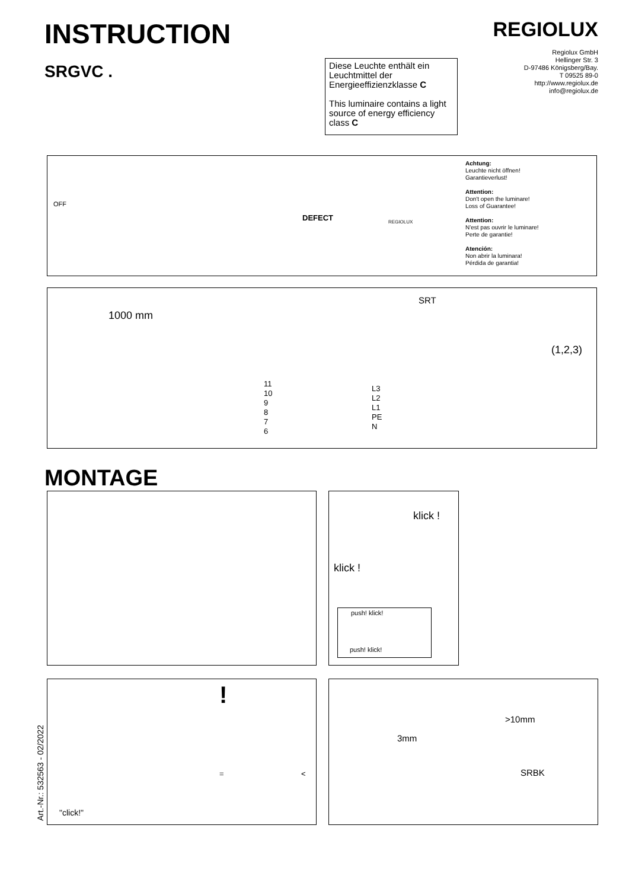INSTRUCTION
SRGVC .
REGIOLUX
Regiolux GmbH
Hellinger Str. 3
D-97486 Königsberg/Bay.
T 09525 89-0
http://www.regiolux.de
info@regiolux.de
Diese Leuchte enthält ein Leuchtmittel der Energieeffizienzklasse C
This luminaire contains a light source of energy efficiency class C
OFF
DEFECT REGIOLUX
Achtung:
Leuchte nicht öffnen!
Garantieverlust!
Attention:
Don't open the luminare!
Loss of Guarantee!
Attention:
N'est pas ouvrir le luminare!
Perte de garantie!
Atención:
Non abrir la luminara!
Pérdida de garantia!
1000 mm
SRT
11
10
9
8
7
6
L3
L2
L1
PE
N
(1,2,3)
MONTAGE
klick !
klick !
push! klick!
push! klick!
!
"click!"
= <
>10mm
3mm
SRBK
Art.-Nr.: 532563 - 02/2022